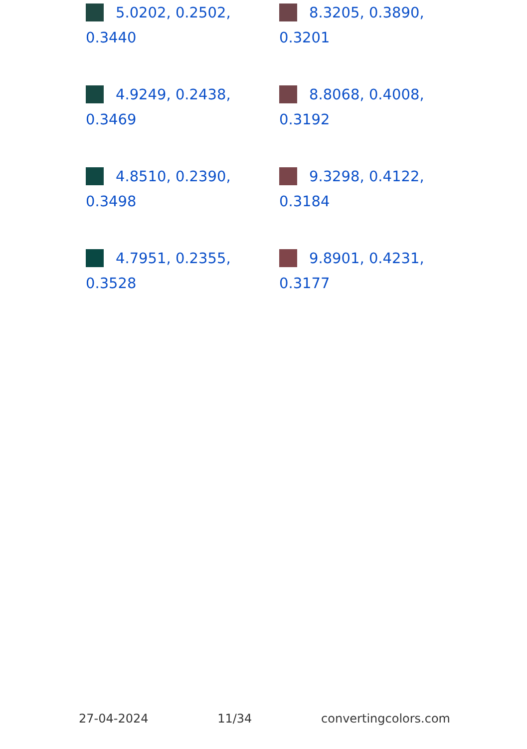5.0202, 0.2502, 0.3440
8.3205, 0.3890, 0.3201
4.9249, 0.2438, 0.3469
8.8068, 0.4008, 0.3192
4.8510, 0.2390, 0.3498
9.3298, 0.4122, 0.3184
4.7951, 0.2355, 0.3528
9.8901, 0.4231, 0.3177
27-04-2024 11/34 convertingcolors.com